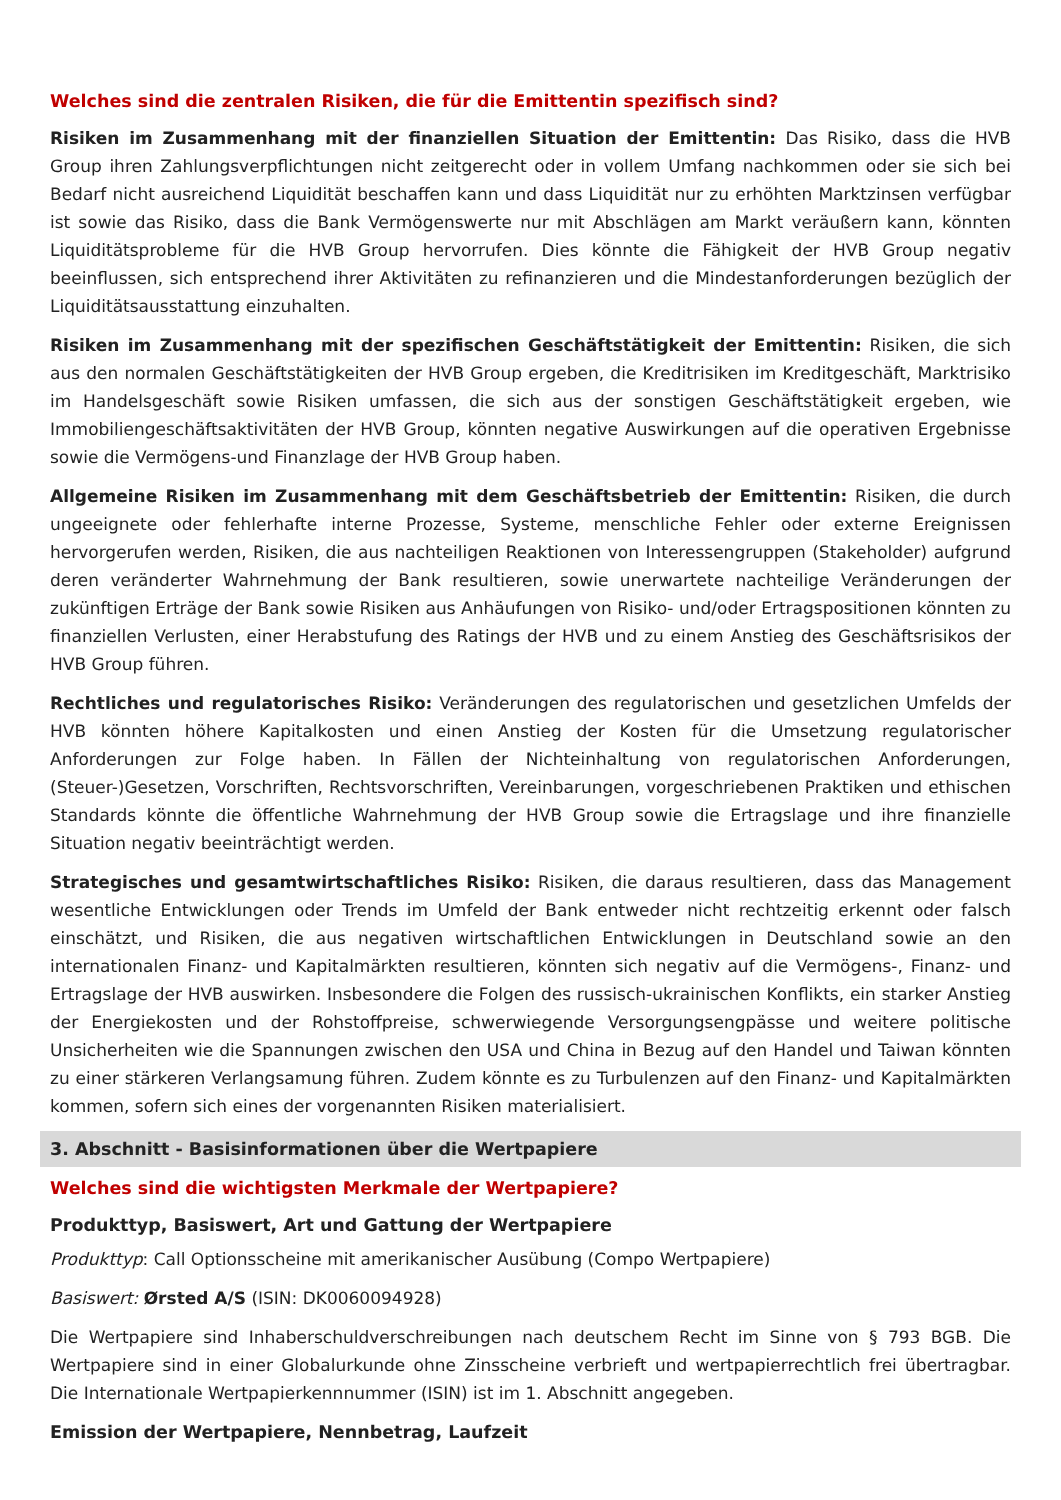Welches sind die zentralen Risiken, die für die Emittentin spezifisch sind?
Risiken im Zusammenhang mit der finanziellen Situation der Emittentin: Das Risiko, dass die HVB Group ihren Zahlungsverpflichtungen nicht zeitgerecht oder in vollem Umfang nachkommen oder sie sich bei Bedarf nicht ausreichend Liquidität beschaffen kann und dass Liquidität nur zu erhöhten Marktzinsen verfügbar ist sowie das Risiko, dass die Bank Vermögenswerte nur mit Abschlägen am Markt veräußern kann, könnten Liquiditätsprobleme für die HVB Group hervorrufen. Dies könnte die Fähigkeit der HVB Group negativ beeinflussen, sich entsprechend ihrer Aktivitäten zu refinanzieren und die Mindestanforderungen bezüglich der Liquiditätsausstattung einzuhalten.
Risiken im Zusammenhang mit der spezifischen Geschäftstätigkeit der Emittentin: Risiken, die sich aus den normalen Geschäftstätigkeiten der HVB Group ergeben, die Kreditrisiken im Kreditgeschäft, Marktrisiko im Handelsgeschäft sowie Risiken umfassen, die sich aus der sonstigen Geschäftstätigkeit ergeben, wie Immobiliengeschäftsaktivitäten der HVB Group, könnten negative Auswirkungen auf die operativen Ergebnisse sowie die Vermögens-und Finanzlage der HVB Group haben.
Allgemeine Risiken im Zusammenhang mit dem Geschäftsbetrieb der Emittentin: Risiken, die durch ungeeignete oder fehlerhafte interne Prozesse, Systeme, menschliche Fehler oder externe Ereignissen hervorgerufen werden, Risiken, die aus nachteiligen Reaktionen von Interessengruppen (Stakeholder) aufgrund deren veränderter Wahrnehmung der Bank resultieren, sowie unerwartete nachteilige Veränderungen der zukünftigen Erträge der Bank sowie Risiken aus Anhäufungen von Risiko- und/oder Ertragspositionen könnten zu finanziellen Verlusten, einer Herabstufung des Ratings der HVB und zu einem Anstieg des Geschäftsrisikos der HVB Group führen.
Rechtliches und regulatorisches Risiko: Veränderungen des regulatorischen und gesetzlichen Umfelds der HVB könnten höhere Kapitalkosten und einen Anstieg der Kosten für die Umsetzung regulatorischer Anforderungen zur Folge haben. In Fällen der Nichteinhaltung von regulatorischen Anforderungen, (Steuer-)Gesetzen, Vorschriften, Rechtsvorschriften, Vereinbarungen, vorgeschriebenen Praktiken und ethischen Standards könnte die öffentliche Wahrnehmung der HVB Group sowie die Ertragslage und ihre finanzielle Situation negativ beeinträchtigt werden.
Strategisches und gesamtwirtschaftliches Risiko: Risiken, die daraus resultieren, dass das Management wesentliche Entwicklungen oder Trends im Umfeld der Bank entweder nicht rechtzeitig erkennt oder falsch einschätzt, und Risiken, die aus negativen wirtschaftlichen Entwicklungen in Deutschland sowie an den internationalen Finanz- und Kapitalmärkten resultieren, könnten sich negativ auf die Vermögens-, Finanz- und Ertragslage der HVB auswirken. Insbesondere die Folgen des russisch-ukrainischen Konflikts, ein starker Anstieg der Energiekosten und der Rohstoffpreise, schwerwiegende Versorgungsengpässe und weitere politische Unsicherheiten wie die Spannungen zwischen den USA und China in Bezug auf den Handel und Taiwan könnten zu einer stärkeren Verlangsamung führen. Zudem könnte es zu Turbulenzen auf den Finanz- und Kapitalmärkten kommen, sofern sich eines der vorgenannten Risiken materialisiert.
3. Abschnitt - Basisinformationen über die Wertpapiere
Welches sind die wichtigsten Merkmale der Wertpapiere?
Produkttyp, Basiswert, Art und Gattung der Wertpapiere
Produkttyp: Call Optionsscheine mit amerikanischer Ausübung (Compo Wertpapiere)
Basiswert: Ørsted A/S (ISIN: DK0060094928)
Die Wertpapiere sind Inhaberschuldverschreibungen nach deutschem Recht im Sinne von § 793 BGB. Die Wertpapiere sind in einer Globalurkunde ohne Zinsscheine verbrieft und wertpapierrechtlich frei übertragbar. Die Internationale Wertpapierkennnummer (ISIN) ist im 1. Abschnitt angegeben.
Emission der Wertpapiere, Nennbetrag, Laufzeit